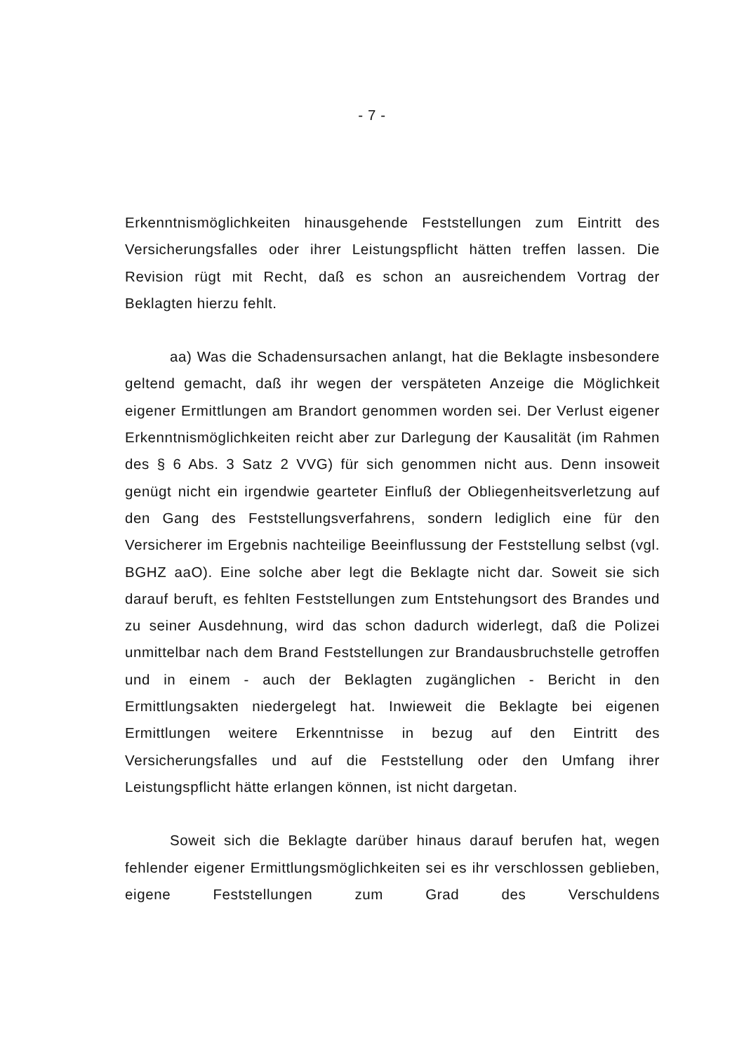- 7 -
Erkenntnismöglichkeiten hinausgehende Feststellungen zum Eintritt des Versicherungsfalles oder ihrer Leistungspflicht hätten treffen lassen. Die Revision rügt mit Recht, daß es schon an ausreichendem Vortrag der Beklagten hierzu fehlt.
aa) Was die Schadensursachen anlangt, hat die Beklagte insbesondere geltend gemacht, daß ihr wegen der verspäteten Anzeige die Möglichkeit eigener Ermittlungen am Brandort genommen worden sei. Der Verlust eigener Erkenntnismöglichkeiten reicht aber zur Darlegung der Kausalität (im Rahmen des § 6 Abs. 3 Satz 2 VVG) für sich genommen nicht aus. Denn insoweit genügt nicht ein irgendwie gearteter Einfluß der Obliegenheitsverletzung auf den Gang des Feststellungsverfahrens, sondern lediglich eine für den Versicherer im Ergebnis nachteilige Beeinflussung der Feststellung selbst (vgl. BGHZ aaO). Eine solche aber legt die Beklagte nicht dar. Soweit sie sich darauf beruft, es fehlten Feststellungen zum Entstehungsort des Brandes und zu seiner Ausdehnung, wird das schon dadurch widerlegt, daß die Polizei unmittelbar nach dem Brand Feststellungen zur Brandausbruchstelle getroffen und in einem - auch der Beklagten zugänglichen - Bericht in den Ermittlungsakten niedergelegt hat. Inwieweit die Beklagte bei eigenen Ermittlungen weitere Erkenntnisse in bezug auf den Eintritt des Versicherungsfalles und auf die Feststellung oder den Umfang ihrer Leistungspflicht hätte erlangen können, ist nicht dargetan.
Soweit sich die Beklagte darüber hinaus darauf berufen hat, wegen fehlender eigener Ermittlungsmöglichkeiten sei es ihr verschlossen geblieben, eigene Feststellungen zum Grad des Verschuldens